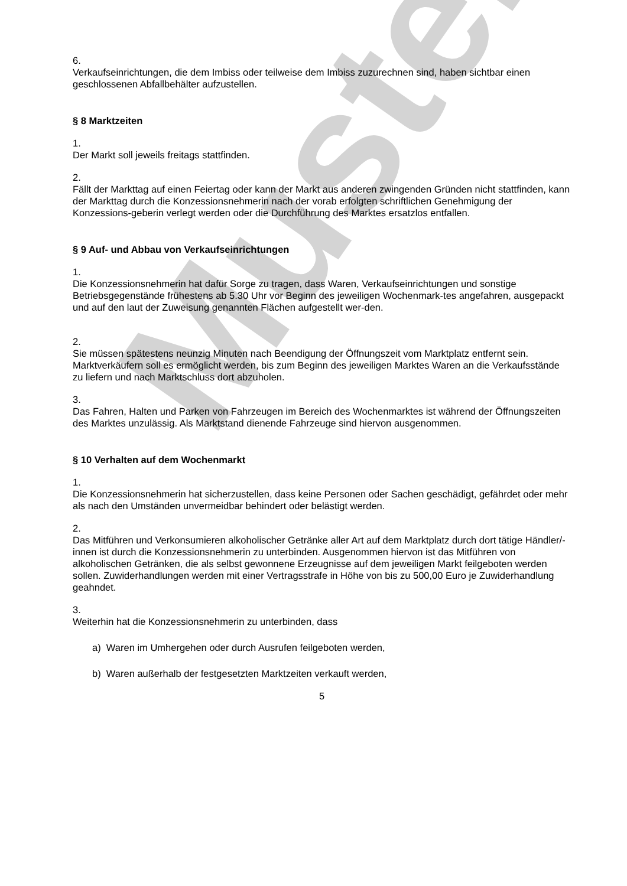Muster
6.
Verkaufseinrichtungen, die dem Imbiss oder teilweise dem Imbiss zuzurechnen sind, haben sichtbar einen geschlossenen Abfallbehälter aufzustellen.
§ 8 Marktzeiten
1.
Der Markt soll jeweils freitags stattfinden.
2.
Fällt der Markttag auf einen Feiertag oder kann der Markt aus anderen zwingenden Gründen nicht stattfinden, kann der Markttag durch die Konzessionsnehmerin nach der vorab erfolgten schriftlichen Genehmigung der Konzessions-geberin verlegt werden oder die Durchführung des Marktes ersatzlos entfallen.
§ 9 Auf- und Abbau von Verkaufseinrichtungen
1.
Die Konzessionsnehmerin hat dafür Sorge zu tragen, dass Waren, Verkaufseinrichtungen und sonstige Betriebsgegenstände frühestens ab 5.30 Uhr vor Beginn des jeweiligen Wochenmark-tes angefahren, ausgepackt und auf den laut der Zuweisung genannten Flächen aufgestellt wer-den.
2.
Sie müssen spätestens neunzig Minuten nach Beendigung der Öffnungszeit vom Marktplatz entfernt sein. Marktverkäufern soll es ermöglicht werden, bis zum Beginn des jeweiligen Marktes Waren an die Verkaufsstände zu liefern und nach Marktschluss dort abzuholen.
3.
Das Fahren, Halten und Parken von Fahrzeugen im Bereich des Wochenmarktes ist während der Öffnungszeiten des Marktes unzulässig. Als Marktstand dienende Fahrzeuge sind hiervon ausgenommen.
§ 10 Verhalten auf dem Wochenmarkt
1.
Die Konzessionsnehmerin hat sicherzustellen, dass keine Personen oder Sachen geschädigt, gefährdet oder mehr als nach den Umständen unvermeidbar behindert oder belästigt werden.
2.
Das Mitführen und Verkonsumieren alkoholischer Getränke aller Art auf dem Marktplatz durch dort tätige Händler/-innen ist durch die Konzessionsnehmerin zu unterbinden. Ausgenommen hiervon ist das Mitführen von alkoholischen Getränken, die als selbst gewonnene Erzeugnisse auf dem jeweiligen Markt feilgeboten werden sollen. Zuwiderhandlungen werden mit einer Vertragsstrafe in Höhe von bis zu 500,00 Euro je Zuwiderhandlung geahndet.
3.
Weiterhin hat die Konzessionsnehmerin zu unterbinden, dass
a) Waren im Umhergehen oder durch Ausrufen feilgeboten werden,
b) Waren außerhalb der festgesetzten Marktzeiten verkauft werden,
5